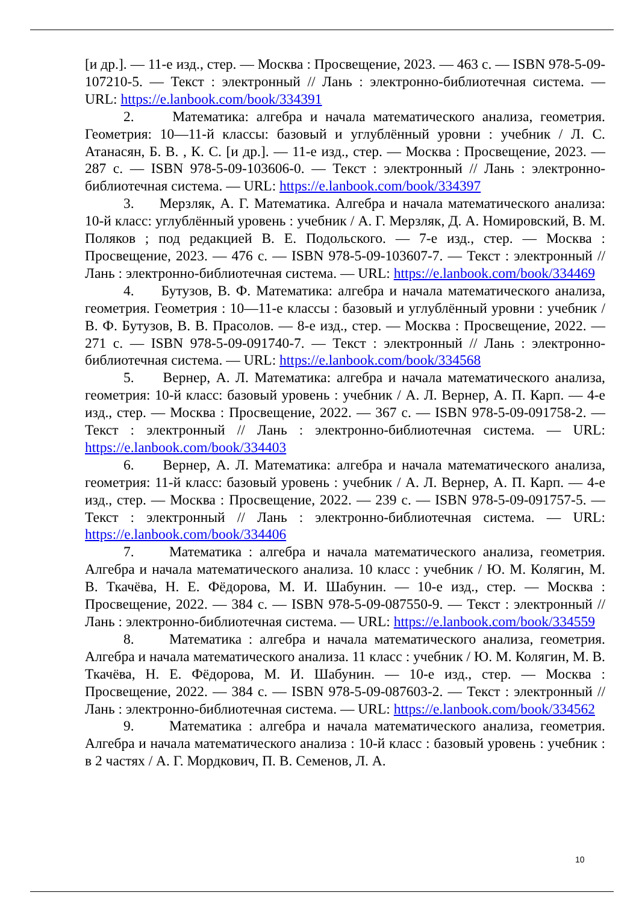[и др.]. — 11-е изд., стер. — Москва : Просвещение, 2023. — 463 с. — ISBN 978-5-09-107210-5. — Текст : электронный // Лань : электронно-библиотечная система. — URL: https://e.lanbook.com/book/334391
2. Математика: алгебра и начала математического анализа, геометрия. Геометрия: 10—11-й классы: базовый и углублённый уровни : учебник / Л. С. Атанасян, Б. В. , К. С. [и др.]. — 11-е изд., стер. — Москва : Просвещение, 2023. — 287 с. — ISBN 978-5-09-103606-0. — Текст : электронный // Лань : электронно-библиотечная система. — URL: https://e.lanbook.com/book/334397
3. Мерзляк, А. Г. Математика. Алгебра и начала математического анализа: 10-й класс: углублённый уровень : учебник / А. Г. Мерзляк, Д. А. Номировский, В. М. Поляков ; под редакцией В. Е. Подольского. — 7-е изд., стер. — Москва : Просвещение, 2023. — 476 с. — ISBN 978-5-09-103607-7. — Текст : электронный // Лань : электронно-библиотечная система. — URL: https://e.lanbook.com/book/334469
4. Бутузов, В. Ф. Математика: алгебра и начала математического анализа, геометрия. Геометрия : 10—11-е классы : базовый и углублённый уровни : учебник / В. Ф. Бутузов, В. В. Прасолов. — 8-е изд., стер. — Москва : Просвещение, 2022. — 271 с. — ISBN 978-5-09-091740-7. — Текст : электронный // Лань : электронно-библиотечная система. — URL: https://e.lanbook.com/book/334568
5. Вернер, А. Л. Математика: алгебра и начала математического анализа, геометрия: 10-й класс: базовый уровень : учебник / А. Л. Вернер, А. П. Карп. — 4-е изд., стер. — Москва : Просвещение, 2022. — 367 с. — ISBN 978-5-09-091758-2. — Текст : электронный // Лань : электронно-библиотечная система. — URL: https://e.lanbook.com/book/334403
6. Вернер, А. Л. Математика: алгебра и начала математического анализа, геометрия: 11-й класс: базовый уровень : учебник / А. Л. Вернер, А. П. Карп. — 4-е изд., стер. — Москва : Просвещение, 2022. — 239 с. — ISBN 978-5-09-091757-5. — Текст : электронный // Лань : электронно-библиотечная система. — URL: https://e.lanbook.com/book/334406
7. Математика : алгебра и начала математического анализа, геометрия. Алгебра и начала математического анализа. 10 класс : учебник / Ю. М. Колягин, М. В. Ткачёва, Н. Е. Фёдорова, М. И. Шабунин. — 10-е изд., стер. — Москва : Просвещение, 2022. — 384 с. — ISBN 978-5-09-087550-9. — Текст : электронный // Лань : электронно-библиотечная система. — URL: https://e.lanbook.com/book/334559
8. Математика : алгебра и начала математического анализа, геометрия. Алгебра и начала математического анализа. 11 класс : учебник / Ю. М. Колягин, М. В. Ткачёва, Н. Е. Фёдорова, М. И. Шабунин. — 10-е изд., стер. — Москва : Просвещение, 2022. — 384 с. — ISBN 978-5-09-087603-2. — Текст : электронный // Лань : электронно-библиотечная система. — URL: https://e.lanbook.com/book/334562
9. Математика : алгебра и начала математического анализа, геометрия. Алгебра и начала математического анализа : 10-й класс : базовый уровень : учебник : в 2 частях / А. Г. Мордкович, П. В. Семенов, Л. А.
10